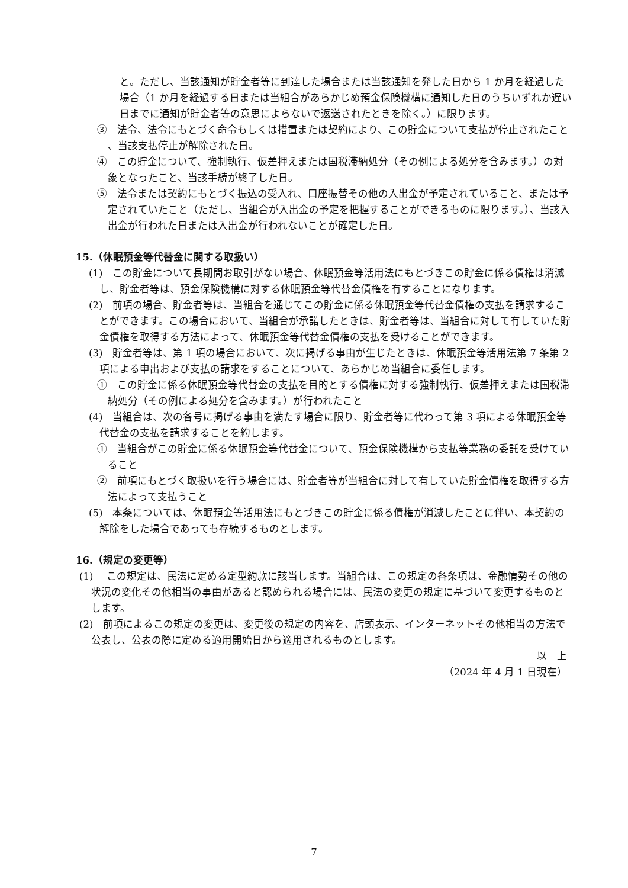と。ただし、当該通知が貯金者等に到達した場合または当該通知を発した日から 1 か月を経過した場合（1 か月を経過する日または当組合があらかじめ預金保険機構に通知した日のうちいずれか遅い日までに通知が貯金者等の意思によらないで返送されたときを除く。）に限ります。
③　法令、法令にもとづく命令もしくは措置または契約により、この貯金について支払が停止されたこと 、当該支払停止が解除された日。
④　この貯金について、強制執行、仮差押えまたは国税滞納処分（その例による処分を含みます。）の対象となったこと、当該手続が終了した日。
⑤　法令または契約にもとづく振込の受入れ、口座振替その他の入出金が予定されていること、または予定されていたこと（ただし、当組合が入出金の予定を把握することができるものに限ります。）、当該入出金が行われた日または入出金が行われないことが確定した日。
15.（休眠預金等代替金に関する取扱い）
(1)　この貯金について長期間お取引がない場合、休眠預金等活用法にもとづきこの貯金に係る債権は消滅し、貯金者等は、預金保険機構に対する休眠預金等代替金債権を有することになります。
(2)　前項の場合、貯金者等は、当組合を通じてこの貯金に係る休眠預金等代替金債権の支払を請求することができます。この場合において、当組合が承諾したときは、貯金者等は、当組合に対して有していた貯金債権を取得する方法によって、休眠預金等代替金債権の支払を受けることができます。
(3)　貯金者等は、第 1 項の場合において、次に掲げる事由が生じたときは、休眠預金等活用法第 7 条第 2 項による申出および支払の請求をすることについて、あらかじめ当組合に委任します。
①　この貯金に係る休眠預金等代替金の支払を目的とする債権に対する強制執行、仮差押えまたは国税滞納処分（その例による処分を含みます。）が行われたこと
(4)　当組合は、次の各号に掲げる事由を満たす場合に限り、貯金者等に代わって第 3 項による休眠預金等代替金の支払を請求することを約します。
①　当組合がこの貯金に係る休眠預金等代替金について、預金保険機構から支払等業務の委託を受けていること
②　前項にもとづく取扱いを行う場合には、貯金者等が当組合に対して有していた貯金債権を取得する方法によって支払うこと
(5)　本条については、休眠預金等活用法にもとづきこの貯金に係る債権が消滅したことに伴い、本契約の解除をした場合であっても存続するものとします。
16.（規定の変更等）
(1)　 この規定は、民法に定める定型約款に該当します。当組合は、この規定の各条項は、金融情勢その他の状況の変化その他相当の事由があると認められる場合には、民法の変更の規定に基づいて変更するものとします。
(2)　前項によるこの規定の変更は、変更後の規定の内容を、店頭表示、インターネットその他相当の方法で公表し、公表の際に定める適用開始日から適用されるものとします。
以　上
（2024 年 4 月 1 日現在）
7